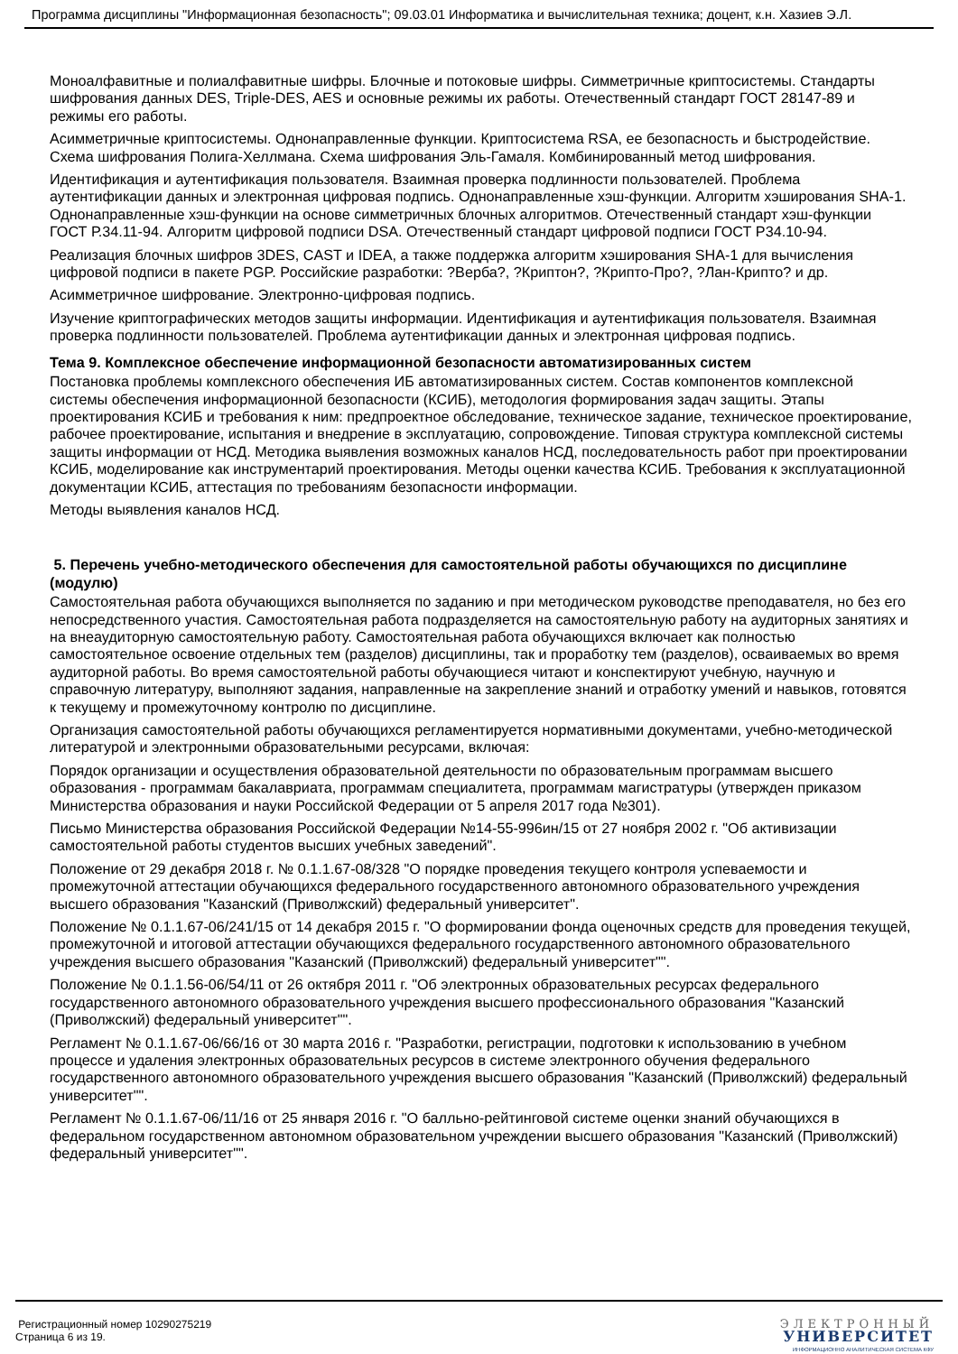Программа дисциплины "Информационная безопасность"; 09.03.01 Информатика и вычислительная техника; доцент, к.н. Хазиев Э.Л.
Моноалфавитные и полиалфавитные шифры. Блочные и потоковые шифры. Симметричные криптосистемы. Стандарты шифрования данных DES, Triple-DES, AES и основные режимы их работы. Отечественный стандарт ГОСТ 28147-89 и режимы его работы.
Асимметричные криптосистемы. Однонаправленные функции. Криптосистема RSA, ее безопасность и быстродействие. Схема шифрования Полига-Хеллмана. Схема шифрования Эль-Гамаля. Комбинированный метод шифрования.
Идентификация и аутентификация пользователя. Взаимная проверка подлинности пользователей. Проблема аутентификации данных и электронная цифровая подпись. Однонаправленные хэш-функции. Алгоритм хэширования SHA-1. Однонаправленные хэш-функции на основе симметричных блочных алгоритмов. Отечественный стандарт хэш-функции ГОСТ Р.34.11-94. Алгоритм цифровой подписи DSA. Отечественный стандарт цифровой подписи ГОСТ Р34.10-94.
Реализация блочных шифров 3DES, CAST и IDEA, а также поддержка алгоритм хэширования SHA-1 для вычисления цифровой подписи в пакете PGP. Российские разработки: ?Верба?, ?Криптон?, ?Крипто-Про?, ?Лан-Крипто? и др.
Асимметричное шифрование. Электронно-цифровая подпись.
Изучение криптографических методов защиты информации. Идентификация и аутентификация пользователя. Взаимная проверка подлинности пользователей. Проблема аутентификации данных и электронная цифровая подпись.
Тема 9. Комплексное обеспечение информационной безопасности автоматизированных систем
Постановка проблемы комплексного обеспечения ИБ автоматизированных систем. Состав компонентов комплексной системы обеспечения информационной безопасности (КСИБ), методология формирования задач защиты. Этапы проектирования КСИБ и требования к ним: предпроектное обследование, техническое задание, техническое проектирование, рабочее проектирование, испытания и внедрение в эксплуатацию, сопровождение. Типовая структура комплексной системы защиты информации от НСД. Методика выявления возможных каналов НСД, последовательность работ при проектировании КСИБ, моделирование как инструментарий проектирования. Методы оценки качества КСИБ. Требования к эксплуатационной документации КСИБ, аттестация по требованиям безопасности информации.
Методы выявления каналов НСД.
5. Перечень учебно-методического обеспечения для самостоятельной работы обучающихся по дисциплине (модулю)
Самостоятельная работа обучающихся выполняется по заданию и при методическом руководстве преподавателя, но без его непосредственного участия. Самостоятельная работа подразделяется на самостоятельную работу на аудиторных занятиях и на внеаудиторную самостоятельную работу. Самостоятельная работа обучающихся включает как полностью самостоятельное освоение отдельных тем (разделов) дисциплины, так и проработку тем (разделов), осваиваемых во время аудиторной работы. Во время самостоятельной работы обучающиеся читают и конспектируют учебную, научную и справочную литературу, выполняют задания, направленные на закрепление знаний и отработку умений и навыков, готовятся к текущему и промежуточному контролю по дисциплине.
Организация самостоятельной работы обучающихся регламентируется нормативными документами, учебно-методической литературой и электронными образовательными ресурсами, включая:
Порядок организации и осуществления образовательной деятельности по образовательным программам высшего образования - программам бакалавриата, программам специалитета, программам магистратуры (утвержден приказом Министерства образования и науки Российской Федерации от 5 апреля 2017 года №301).
Письмо Министерства образования Российской Федерации №14-55-996ин/15 от 27 ноября 2002 г. "Об активизации самостоятельной работы студентов высших учебных заведений".
Положение от 29 декабря 2018 г. № 0.1.1.67-08/328 "О порядке проведения текущего контроля успеваемости и промежуточной аттестации обучающихся федерального государственного автономного образовательного учреждения высшего образования "Казанский (Приволжский) федеральный университет".
Положение № 0.1.1.67-06/241/15 от 14 декабря 2015 г. "О формировании фонда оценочных средств для проведения текущей, промежуточной и итоговой аттестации обучающихся федерального государственного автономного образовательного учреждения высшего образования "Казанский (Приволжский) федеральный университет"".
Положение № 0.1.1.56-06/54/11 от 26 октября 2011 г. "Об электронных образовательных ресурсах федерального государственного автономного образовательного учреждения высшего профессионального образования "Казанский (Приволжский) федеральный университет"".
Регламент № 0.1.1.67-06/66/16 от 30 марта 2016 г. "Разработки, регистрации, подготовки к использованию в учебном процессе и удаления электронных образовательных ресурсов в системе электронного обучения федерального государственного автономного образовательного учреждения высшего образования "Казанский (Приволжский) федеральный университет"".
Регламент № 0.1.1.67-06/11/16 от 25 января 2016 г. "О балльно-рейтинговой системе оценки знаний обучающихся в федеральном государственном автономном образовательном учреждении высшего образования "Казанский (Приволжский) федеральный университет"".
Регистрационный номер 10290275219
Страница 6 из 19.
ЭЛЕКТРОННЫЙ
УНИВЕРСИТЕТ
ИНФОРМАЦИОННО АНАЛИТИЧЕСКАЯ СИСТЕМА КФУ